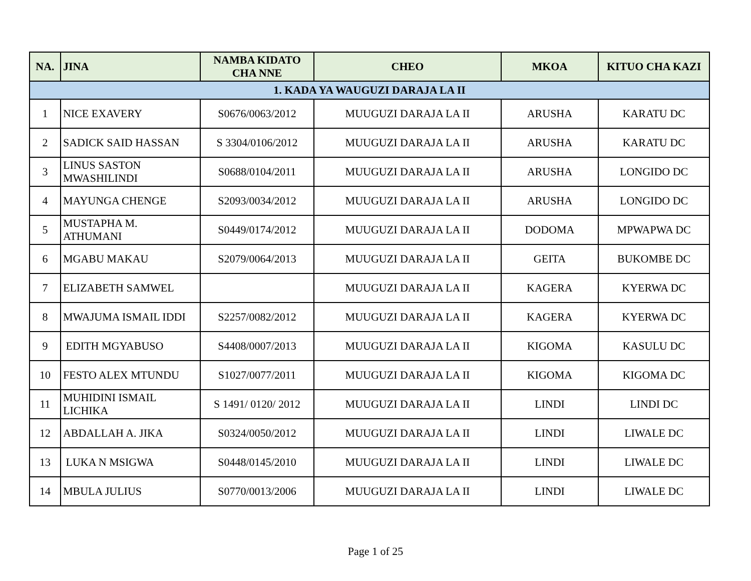| NA. | JINA | NAMBA KIDATO CHA NNE | CHEO | MKOA | KITUO CHA KAZI |
| --- | --- | --- | --- | --- | --- |
| 1. KADA YA WAUGUZI DARAJA LA II | | | | | |
| 1 | NICE EXAVERY | S0676/0063/2012 | MUUGUZI DARAJA LA II | ARUSHA | KARATU DC |
| 2 | SADICK SAID HASSAN | S 3304/0106/2012 | MUUGUZI DARAJA LA II | ARUSHA | KARATU DC |
| 3 | LINUS SASTON MWASHILINDI | S0688/0104/2011 | MUUGUZI DARAJA LA II | ARUSHA | LONGIDO DC |
| 4 | MAYUNGA CHENGE | S2093/0034/2012 | MUUGUZI DARAJA LA II | ARUSHA | LONGIDO DC |
| 5 | MUSTAPHA M. ATHUMANI | S0449/0174/2012 | MUUGUZI DARAJA LA II | DODOMA | MPWAPWA DC |
| 6 | MGABU MAKAU | S2079/0064/2013 | MUUGUZI DARAJA LA II | GEITA | BUKOMBE DC |
| 7 | ELIZABETH SAMWEL | | MUUGUZI DARAJA LA II | KAGERA | KYERWA DC |
| 8 | MWAJUMA ISMAIL IDDI | S2257/0082/2012 | MUUGUZI DARAJA LA II | KAGERA | KYERWA DC |
| 9 | EDITH MGYABUSO | S4408/0007/2013 | MUUGUZI DARAJA LA II | KIGOMA | KASULU DC |
| 10 | FESTO ALEX MTUNDU | S1027/0077/2011 | MUUGUZI DARAJA LA II | KIGOMA | KIGOMA DC |
| 11 | MUHIDINI ISMAIL LICHIKA | S 1491/ 0120/ 2012 | MUUGUZI DARAJA LA II | LINDI | LINDI DC |
| 12 | ABDALLAH A. JIKA | S0324/0050/2012 | MUUGUZI DARAJA LA II | LINDI | LIWALE DC |
| 13 | LUKA N MSIGWA | S0448/0145/2010 | MUUGUZI DARAJA LA II | LINDI | LIWALE DC |
| 14 | MBULA JULIUS | S0770/0013/2006 | MUUGUZI DARAJA LA II | LINDI | LIWALE DC |
Page 1 of 25